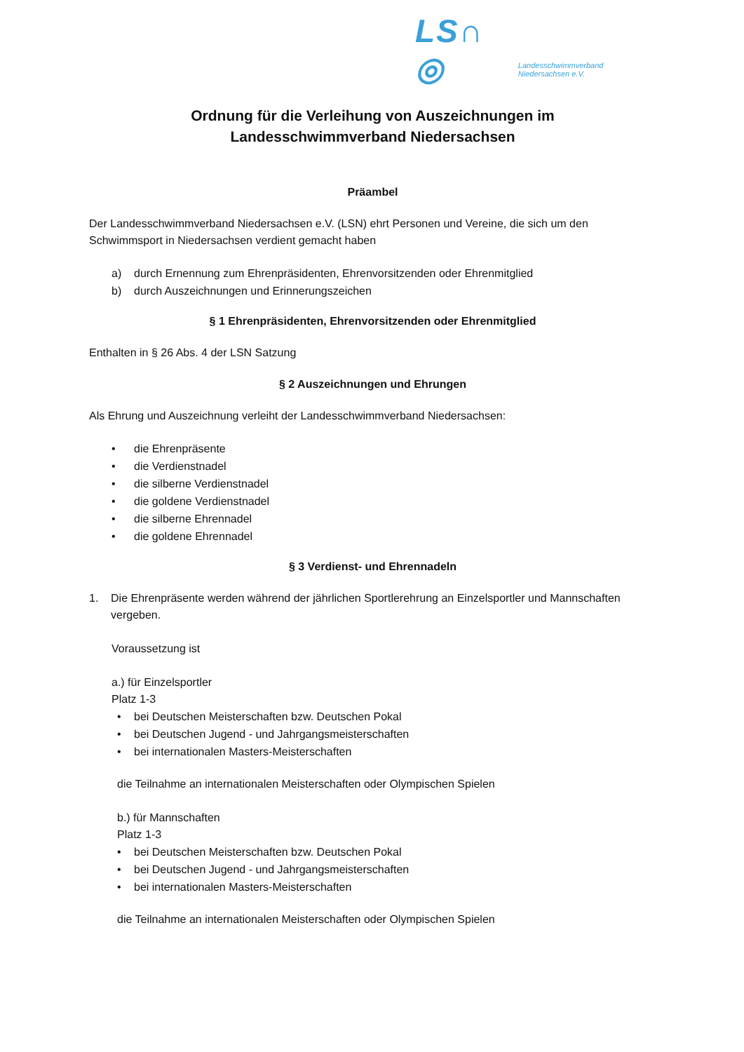LS∩ ◎ Landesschwimmverband Niedersachsen e.V.
Ordnung für die Verleihung von Auszeichnungen im
Landesschwimmverband Niedersachsen
Präambel
Der Landesschwimmverband Niedersachsen e.V. (LSN) ehrt Personen und Vereine, die sich um den Schwimmsport in Niedersachsen verdient gemacht haben
a) durch Ernennung zum Ehrenpräsidenten, Ehrenvorsitzenden oder Ehrenmitglied
b) durch Auszeichnungen und Erinnerungszeichen
§ 1 Ehrenpräsidenten, Ehrenvorsitzenden oder Ehrenmitglied
Enthalten in § 26 Abs. 4 der LSN Satzung
§ 2 Auszeichnungen und Ehrungen
Als Ehrung und Auszeichnung verleiht der Landesschwimmverband Niedersachsen:
• die Ehrenpräsente
• die Verdienstnadel
• die silberne Verdienstnadel
• die goldene Verdienstnadel
• die silberne Ehrennadel
• die goldene Ehrennadel
§ 3 Verdienst- und Ehrennadeln
1. Die Ehrenpräsente werden während der jährlichen Sportlerehrung an Einzelsportler und Mannschaften vergeben.
Voraussetzung ist
a.) für Einzelsportler
Platz 1-3
• bei Deutschen Meisterschaften bzw. Deutschen Pokal
• bei Deutschen Jugend - und Jahrgangsmeisterschaften
• bei internationalen Masters-Meisterschaften
die Teilnahme an internationalen Meisterschaften oder Olympischen Spielen
b.) für Mannschaften
Platz 1-3
• bei Deutschen Meisterschaften bzw. Deutschen Pokal
• bei Deutschen Jugend - und Jahrgangsmeisterschaften
• bei internationalen Masters-Meisterschaften
die Teilnahme an internationalen Meisterschaften oder Olympischen Spielen